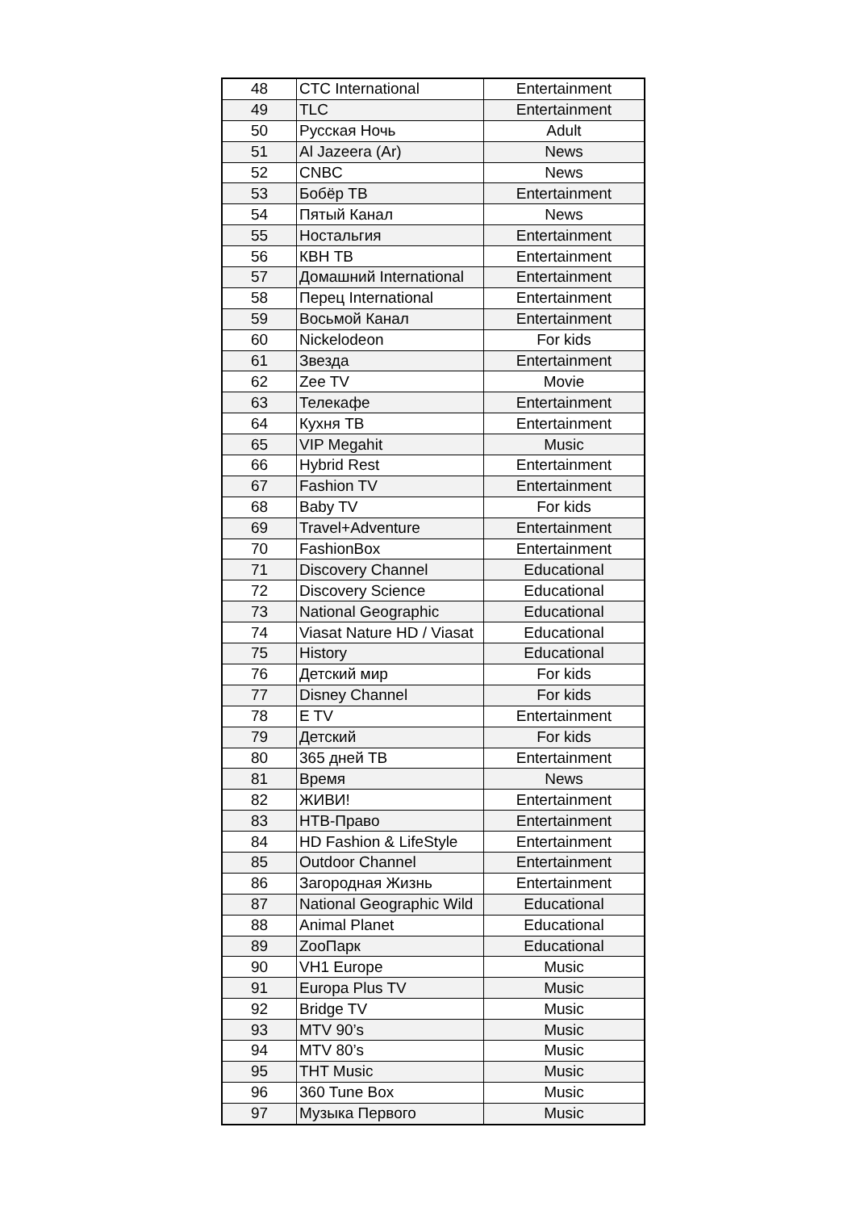| 48 | CTC International | Entertainment |
| 49 | TLC | Entertainment |
| 50 | Русская Ночь | Adult |
| 51 | Al Jazeera (Ar) | News |
| 52 | CNBC | News |
| 53 | Бобёр ТВ | Entertainment |
| 54 | Пятый Канал | News |
| 55 | Ностальгия | Entertainment |
| 56 | КВН ТВ | Entertainment |
| 57 | Домашний International | Entertainment |
| 58 | Перец International | Entertainment |
| 59 | Восьмой Канал | Entertainment |
| 60 | Nickelodeon | For kids |
| 61 | Звезда | Entertainment |
| 62 | Zee TV | Movie |
| 63 | Телекафе | Entertainment |
| 64 | Кухня ТВ | Entertainment |
| 65 | VIP Megahit | Music |
| 66 | Hybrid Rest | Entertainment |
| 67 | Fashion TV | Entertainment |
| 68 | Baby TV | For kids |
| 69 | Travel+Adventure | Entertainment |
| 70 | FashionBox | Entertainment |
| 71 | Discovery Channel | Educational |
| 72 | Discovery Science | Educational |
| 73 | National Geographic | Educational |
| 74 | Viasat Nature HD / Viasat | Educational |
| 75 | History | Educational |
| 76 | Детский мир | For kids |
| 77 | Disney Channel | For kids |
| 78 | E TV | Entertainment |
| 79 | Детский | For kids |
| 80 | 365 дней ТВ | Entertainment |
| 81 | Время | News |
| 82 | ЖИВИ! | Entertainment |
| 83 | НТВ-Право | Entertainment |
| 84 | HD Fashion & LifeStyle | Entertainment |
| 85 | Outdoor Channel | Entertainment |
| 86 | Загородная Жизнь | Entertainment |
| 87 | National Geographic Wild | Educational |
| 88 | Animal Planet | Educational |
| 89 | ZooПарк | Educational |
| 90 | VH1 Europe | Music |
| 91 | Europa Plus TV | Music |
| 92 | Bridge TV | Music |
| 93 | MTV 90’s | Music |
| 94 | MTV 80’s | Music |
| 95 | THT Music | Music |
| 96 | 360 Tune Box | Music |
| 97 | Музыка Первого | Music |